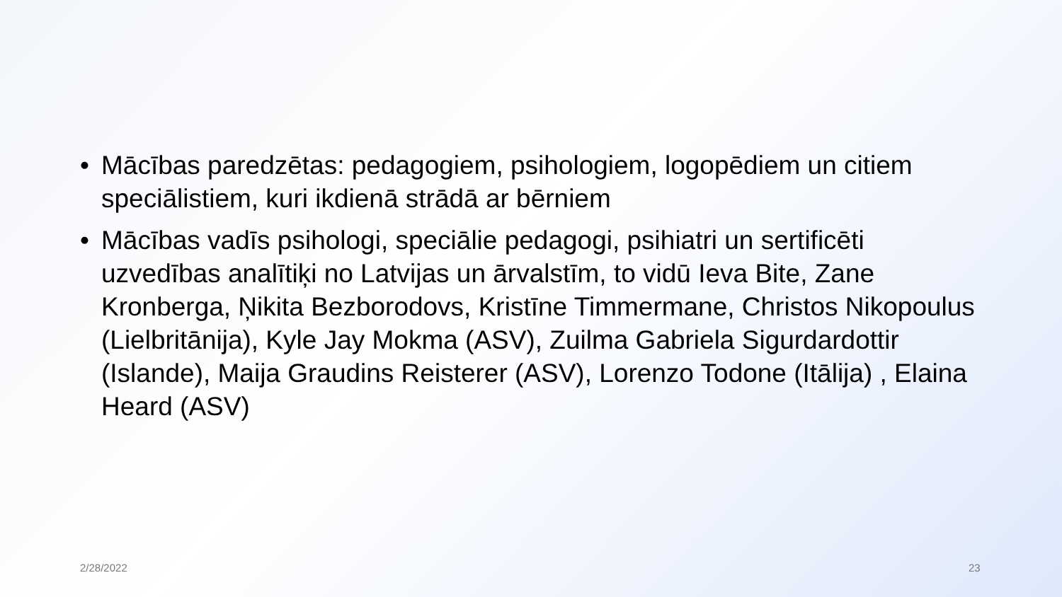• Mācības paredzētas: pedagogiem, psihologiem, logopēdiem un citiem speciālistiem, kuri ikdienā strādā ar bērniem
• Mācības vadīs psihologi, speciālie pedagogi, psihiatri un sertificēti uzvedības analītiķi no Latvijas un ārvalstīm, to vidū Ieva Bite, Zane Kronberga, Ņikita Bezborodovs, Kristīne Timmermane, Christos Nikopoulus (Lielbritānija), Kyle Jay Mokma (ASV), Zuilma Gabriela Sigurdardottir (Islande), Maija Graudins Reisterer (ASV), Lorenzo Todone (Itālija) , Elaina Heard (ASV)
2/28/2022 23